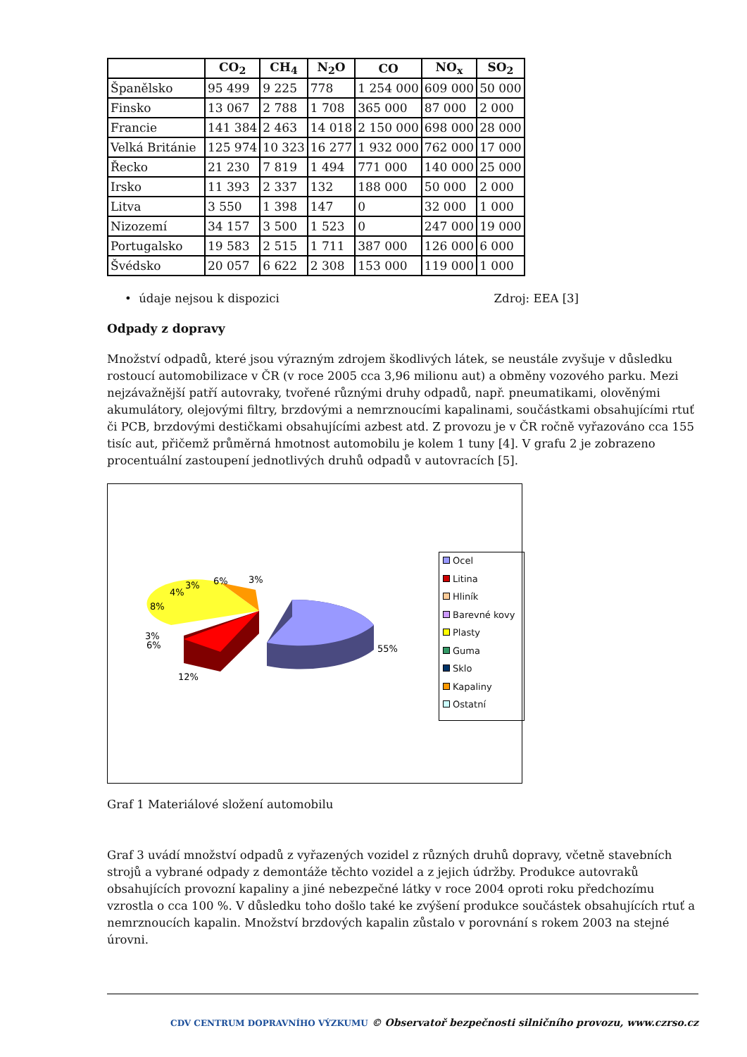| | CO<sub>2</sub> | CH<sub>4</sub> | N<sub>2</sub>O | CO | NO<sub>x</sub> | SO<sub>2</sub> |
| --- | --- | --- | --- | --- | --- | --- |
| Španělsko | 95 499 | 9 225 | 778 | 1 254 000 | 609 000 | 50 000 |
| Finsko | 13 067 | 2 788 | 1 708 | 365 000 | 87 000 | 2 000 |
| Francie | 141 384 | 2 463 | 14 018 | 2 150 000 | 698 000 | 28 000 |
| Velká Británie | 125 974 | 10 323 | 16 277 | 1 932 000 | 762 000 | 17 000 |
| Řecko | 21 230 | 7 819 | 1 494 | 771 000 | 140 000 | 25 000 |
| Irsko | 11 393 | 2 337 | 132 | 188 000 | 50 000 | 2 000 |
| Litva | 3 550 | 1 398 | 147 | 0 | 32 000 | 1 000 |
| Nizozemí | 34 157 | 3 500 | 1 523 | 0 | 247 000 | 19 000 |
| Portugalsko | 19 583 | 2 515 | 1 711 | 387 000 | 126 000 | 6 000 |
| Švédsko | 20 057 | 6 622 | 2 308 | 153 000 | 119 000 | 1 000 |
• údaje nejsou k dispozici Zdroj: EEA [3]
Odpady z dopravy
Množství odpadů, které jsou výrazným zdrojem škodlivých látek, se neustále zvyšuje v důsledku rostoucí automobilizace v ČR (v roce 2005 cca 3,96 milionu aut) a obměny vozového parku. Mezi nejzávažnější patří autovraky, tvořené různými druhy odpadů, např. pneumatikami, olověnými akumulátory, olejovými filtry, brzdovými a nemrznoucími kapalinami, součástkami obsahujícími rtuť či PCB, brzdovými destičkami obsahujícími azbest atd. Z provozu je v ČR ročně vyřazováno cca 155 tisíc aut, přičemž průměrná hmotnost automobilu je kolem 1 tuny [4]. V grafu 2 je zobrazeno procentuální zastoupení jednotlivých druhů odpadů v autovracích [5].
55%
12%
6%
3%
8%
4%
3%
6%
3%
Ocel
Litina
Hliník
Barevné kovy
Plasty
Guma
Sklo
Kapaliny
Ostatní
Graf 1 Materiálové složení automobilu
Graf 3 uvádí množství odpadů z vyřazených vozidel z různých druhů dopravy, včetně stavebních strojů a vybrané odpady z demontáže těchto vozidel a z jejich údržby. Produkce autovraků obsahujících provozní kapaliny a jiné nebezpečné látky v roce 2004 oproti roku předchozímu vzrostla o cca 100 %. V důsledku toho došlo také ke zvýšení produkce součástek obsahujících rtuť a nemrznoucích kapalin. Množství brzdových kapalin zůstalo v porovnání s rokem 2003 na stejné úrovni.
CDV CENTRUM DOPRAVNÍHO VÝZKUMU © Observatoř bezpečnosti silničního provozu, www.czrso.cz